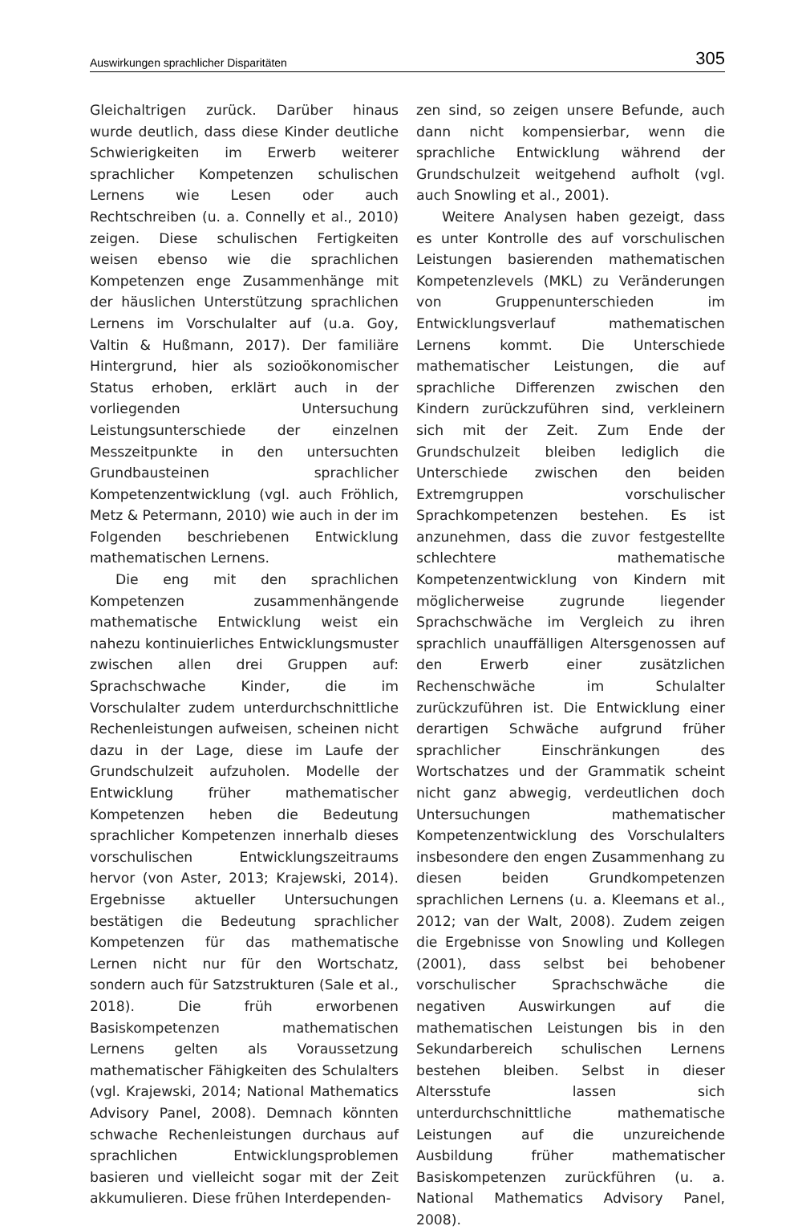Auswirkungen sprachlicher Disparitäten 305
Gleichaltrigen zurück. Darüber hinaus wurde deutlich, dass diese Kinder deutliche Schwierigkeiten im Erwerb weiterer sprachlicher Kompetenzen schulischen Lernens wie Lesen oder auch Rechtschreiben (u. a. Connelly et al., 2010) zeigen. Diese schulischen Fertigkeiten weisen ebenso wie die sprachlichen Kompetenzen enge Zusammenhänge mit der häuslichen Unterstützung sprachlichen Lernens im Vorschulalter auf (u.a. Goy, Valtin & Hußmann, 2017). Der familiäre Hintergrund, hier als sozioökonomischer Status erhoben, erklärt auch in der vorliegenden Untersuchung Leistungsunterschiede der einzelnen Messzeitpunkte in den untersuchten Grundbausteinen sprachlicher Kompetenzentwicklung (vgl. auch Fröhlich, Metz & Petermann, 2010) wie auch in der im Folgenden beschriebenen Entwicklung mathematischen Lernens.
Die eng mit den sprachlichen Kompetenzen zusammenhängende mathematische Entwicklung weist ein nahezu kontinuierliches Entwicklungsmuster zwischen allen drei Gruppen auf: Sprachschwache Kinder, die im Vorschulalter zudem unterdurchschnittliche Rechenleistungen aufweisen, scheinen nicht dazu in der Lage, diese im Laufe der Grundschulzeit aufzuholen. Modelle der Entwicklung früher mathematischer Kompetenzen heben die Bedeutung sprachlicher Kompetenzen innerhalb dieses vorschulischen Entwicklungszeitraums hervor (von Aster, 2013; Krajewski, 2014). Ergebnisse aktueller Untersuchungen bestätigen die Bedeutung sprachlicher Kompetenzen für das mathematische Lernen nicht nur für den Wortschatz, sondern auch für Satzstrukturen (Sale et al., 2018). Die früh erworbenen Basiskompetenzen mathematischen Lernens gelten als Voraussetzung mathematischer Fähigkeiten des Schulalters (vgl. Krajewski, 2014; National Mathematics Advisory Panel, 2008). Demnach könnten schwache Rechenleistungen durchaus auf sprachlichen Entwicklungsproblemen basieren und vielleicht sogar mit der Zeit akkumulieren. Diese frühen Interdependen-
zen sind, so zeigen unsere Befunde, auch dann nicht kompensierbar, wenn die sprachliche Entwicklung während der Grundschulzeit weitgehend aufholt (vgl. auch Snowling et al., 2001).
Weitere Analysen haben gezeigt, dass es unter Kontrolle des auf vorschulischen Leistungen basierenden mathematischen Kompetenzlevels (MKL) zu Veränderungen von Gruppenunterschieden im Entwicklungsverlauf mathematischen Lernens kommt. Die Unterschiede mathematischer Leistungen, die auf sprachliche Differenzen zwischen den Kindern zurückzuführen sind, verkleinern sich mit der Zeit. Zum Ende der Grundschulzeit bleiben lediglich die Unterschiede zwischen den beiden Extremgruppen vorschulischer Sprachkompetenzen bestehen. Es ist anzunehmen, dass die zuvor festgestellte schlechtere mathematische Kompetenzentwicklung von Kindern mit möglicherweise zugrunde liegender Sprachschwäche im Vergleich zu ihren sprachlich unauffälligen Altersgenossen auf den Erwerb einer zusätzlichen Rechenschwäche im Schulalter zurückzuführen ist. Die Entwicklung einer derartigen Schwäche aufgrund früher sprachlicher Einschränkungen des Wortschatzes und der Grammatik scheint nicht ganz abwegig, verdeutlichen doch Untersuchungen mathematischer Kompetenzentwicklung des Vorschulalters insbesondere den engen Zusammenhang zu diesen beiden Grundkompetenzen sprachlichen Lernens (u. a. Kleemans et al., 2012; van der Walt, 2008). Zudem zeigen die Ergebnisse von Snowling und Kollegen (2001), dass selbst bei behobener vorschulischer Sprachschwäche die negativen Auswirkungen auf die mathematischen Leistungen bis in den Sekundarbereich schulischen Lernens bestehen bleiben. Selbst in dieser Altersstufe lassen sich unterdurchschnittliche mathematische Leistungen auf die unzureichende Ausbildung früher mathematischer Basiskompetenzen zurückführen (u. a. National Mathematics Advisory Panel, 2008).